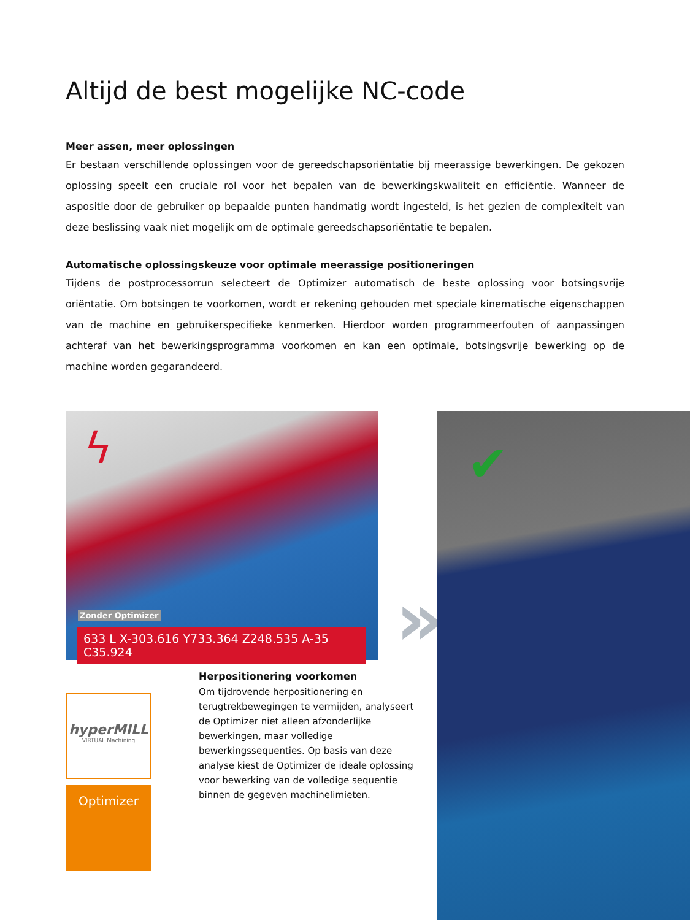Altijd de best mogelijke NC-code
Meer assen, meer oplossingen
Er bestaan verschillende oplossingen voor de gereedschapsoriëntatie bij meerassige bewerkingen. De gekozen oplossing speelt een cruciale rol voor het bepalen van de bewerkingskwaliteit en efficiëntie. Wanneer de aspositie door de gebruiker op bepaalde punten handmatig wordt ingesteld, is het gezien de complexiteit van deze beslissing vaak niet mogelijk om de optimale gereedschapsoriëntatie te bepalen.
Automatische oplossingskeuze voor optimale meerassige positioneringen
Tijdens de postprocessorrun selecteert de Optimizer automatisch de beste oplossing voor botsingsvrije oriëntatie. Om botsingen te voorkomen, wordt er rekening gehouden met speciale kinematische eigenschappen van de machine en gebruikerspecifieke kenmerken. Hierdoor worden programmeerfouten of aanpassingen achteraf van het bewerkingsprogramma voorkomen en kan een optimale, botsingsvrije bewerking op de machine worden gegarandeerd.
ϟ
Zonder Optimizer
633 L X-303.616 Y733.364 Z248.535 A-35 C35.924
»
✔
Herpositionering voorkomen
Om tijdrovende herpositionering en terugtrekbewegingen te vermijden, analyseert de Optimizer niet alleen afzonderlijke bewerkingen, maar volledige bewerkingssequenties. Op basis van deze analyse kiest de Optimizer de ideale oplossing voor bewerking van de volledige sequentie binnen de gegeven machinelimieten.
hyperMILL
VIRTUAL Machining
Optimizer